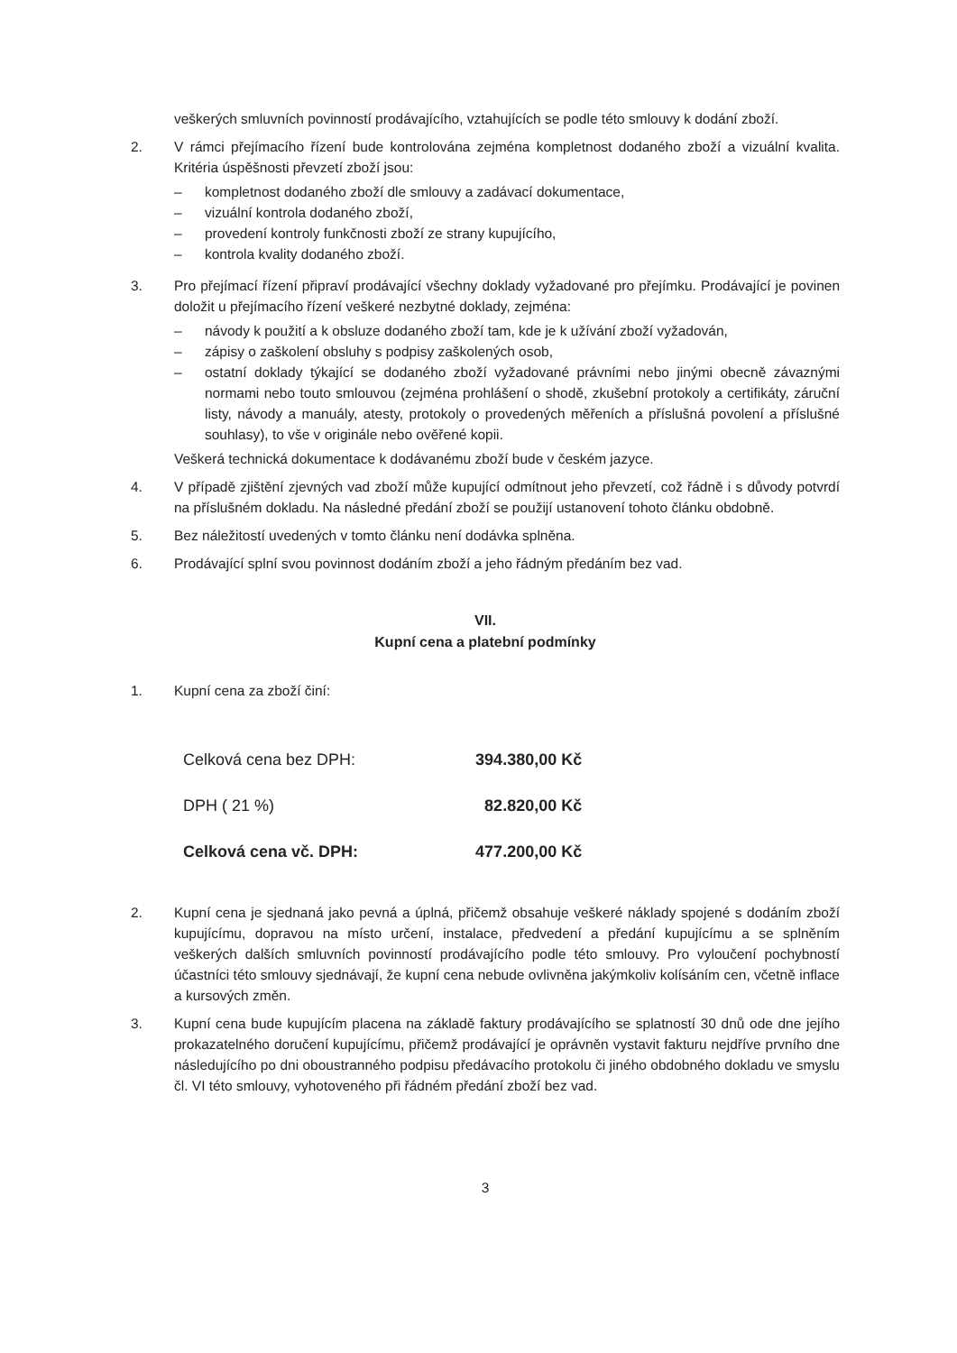veškerých smluvních povinností prodávajícího, vztahujících se podle této smlouvy k dodání zboží.
2. V rámci přejímacího řízení bude kontrolována zejména kompletnost dodaného zboží a vizuální kvalita. Kritéria úspěšnosti převzetí zboží jsou:
– kompletnost dodaného zboží dle smlouvy a zadávací dokumentace,
– vizuální kontrola dodaného zboží,
– provedení kontroly funkčnosti zboží ze strany kupujícího,
– kontrola kvality dodaného zboží.
3. Pro přejímací řízení připraví prodávající všechny doklady vyžadované pro přejímku. Prodávající je povinen doložit u přejímacího řízení veškeré nezbytné doklady, zejména:
– návody k použití a k obsluze dodaného zboží tam, kde je k užívání zboží vyžadován,
– zápisy o zaškolení obsluhy s podpisy zaškolených osob,
– ostatní doklady týkající se dodaného zboží vyžadované právními nebo jinými obecně závaznými normami nebo touto smlouvou (zejména prohlášení o shodě, zkušební protokoly a certifikáty, záruční listy, návody a manuály, atesty, protokoly o provedených měřeních a příslušná povolení a příslušné souhlasy), to vše v originále nebo ověřené kopii.
Veškerá technická dokumentace k dodávanému zboží bude v českém jazyce.
4. V případě zjištění zjevných vad zboží může kupující odmítnout jeho převzetí, což řádně i s důvody potvrdí na příslušném dokladu. Na následné předání zboží se použijí ustanovení tohoto článku obdobně.
5. Bez náležitostí uvedených v tomto článku není dodávka splněna.
6. Prodávající splní svou povinnost dodáním zboží a jeho řádným předáním bez vad.
VII.
Kupní cena a platební podmínky
1. Kupní cena za zboží činí:
| Celková cena bez DPH: | 394.380,00 Kč |
| DPH ( 21 %) | 82.820,00 Kč |
| Celková cena vč. DPH: | 477.200,00 Kč |
2. Kupní cena je sjednaná jako pevná a úplná, přičemž obsahuje veškeré náklady spojené s dodáním zboží kupujícímu, dopravou na místo určení, instalace, předvedení a předání kupujícímu a se splněním veškerých dalších smluvních povinností prodávajícího podle této smlouvy. Pro vyloučení pochybností účastníci této smlouvy sjednávají, že kupní cena nebude ovlivněna jakýmkoliv kolísáním cen, včetně inflace a kursových změn.
3. Kupní cena bude kupujícím placena na základě faktury prodávajícího se splatností 30 dnů ode dne jejího prokazatelného doručení kupujícímu, přičemž prodávající je oprávněn vystavit fakturu nejdříve prvního dne následujícího po dni oboustranného podpisu předávacího protokolu či jiného obdobného dokladu ve smyslu čl. VI této smlouvy, vyhotoveného při řádném předání zboží bez vad.
3